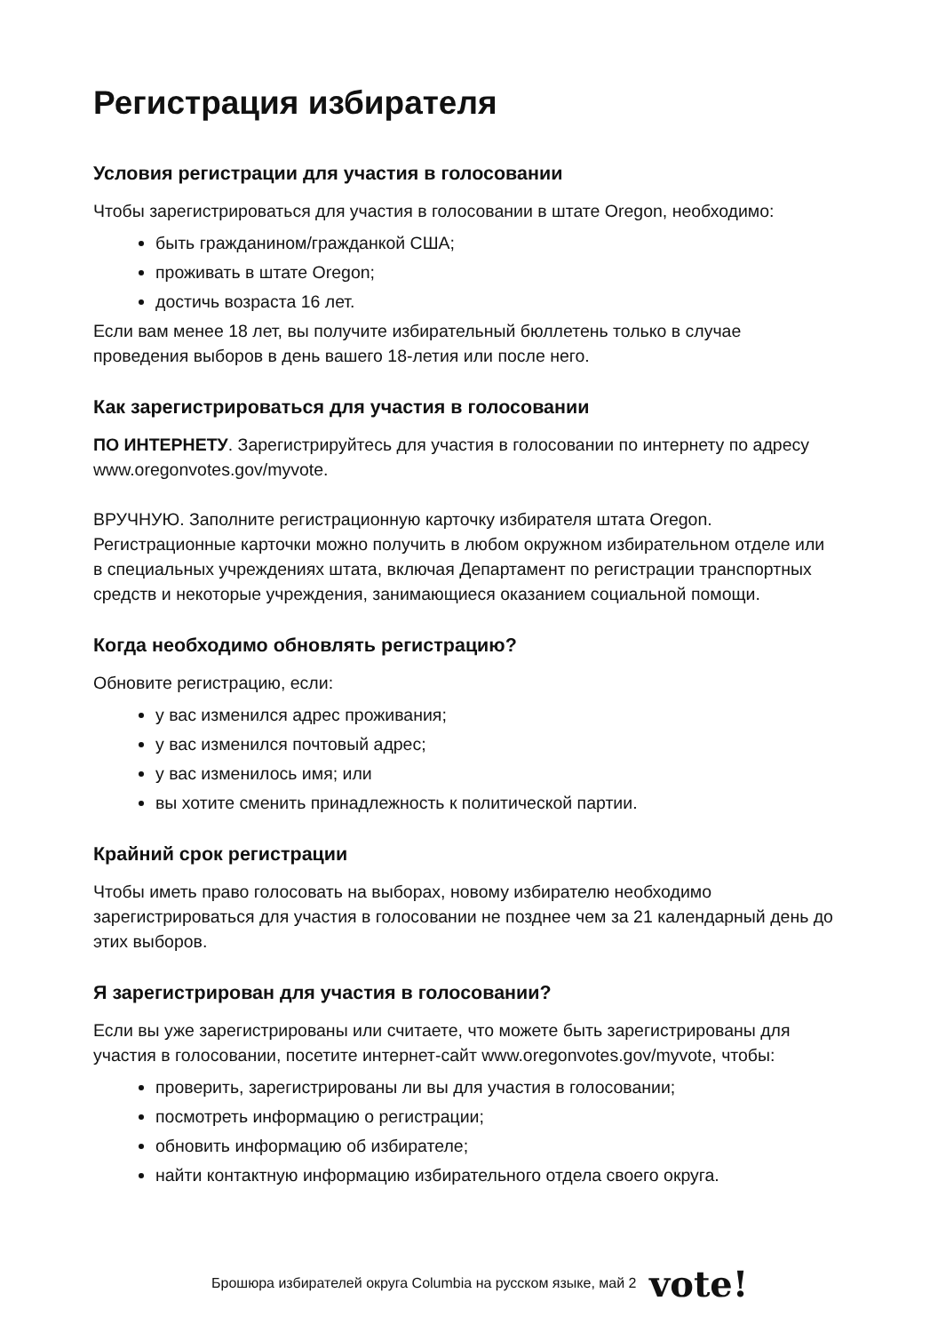Регистрация избирателя
Условия регистрации для участия в голосовании
Чтобы зарегистрироваться для участия в голосовании в штате Oregon, необходимо:
быть гражданином/гражданкой США;
проживать в штате Oregon;
достичь возраста 16 лет.
Если вам менее 18 лет, вы получите избирательный бюллетень только в случае проведения выборов в день вашего 18-летия или после него.
Как зарегистрироваться для участия в голосовании
ПО ИНТЕРНЕТУ. Зарегистрируйтесь для участия в голосовании по интернету по адресу www.oregonvotes.gov/myvote.
ВРУЧНУЮ. Заполните регистрационную карточку избирателя штата Oregon. Регистрационные карточки можно получить в любом окружном избирательном отделе или в специальных учреждениях штата, включая Департамент по регистрации транспортных средств и некоторые учреждения, занимающиеся оказанием социальной помощи.
Когда необходимо обновлять регистрацию?
Обновите регистрацию, если:
у вас изменился адрес проживания;
у вас изменился почтовый адрес;
у вас изменилось имя; или
вы хотите сменить принадлежность к политической партии.
Крайний срок регистрации
Чтобы иметь право голосовать на выборах, новому избирателю необходимо зарегистрироваться для участия в голосовании не позднее чем за 21 календарный день до этих выборов.
Я зарегистрирован для участия в голосовании?
Если вы уже зарегистрированы или считаете, что можете быть зарегистрированы для участия в голосовании, посетите интернет-сайт www.oregonvotes.gov/myvote, чтобы:
проверить, зарегистрированы ли вы для участия в голосовании;
посмотреть информацию о регистрации;
обновить информацию об избирателе;
найти контактную информацию избирательного отдела своего округа.
Брошюра избирателей округа Columbia на русском языке, май 2 vote!